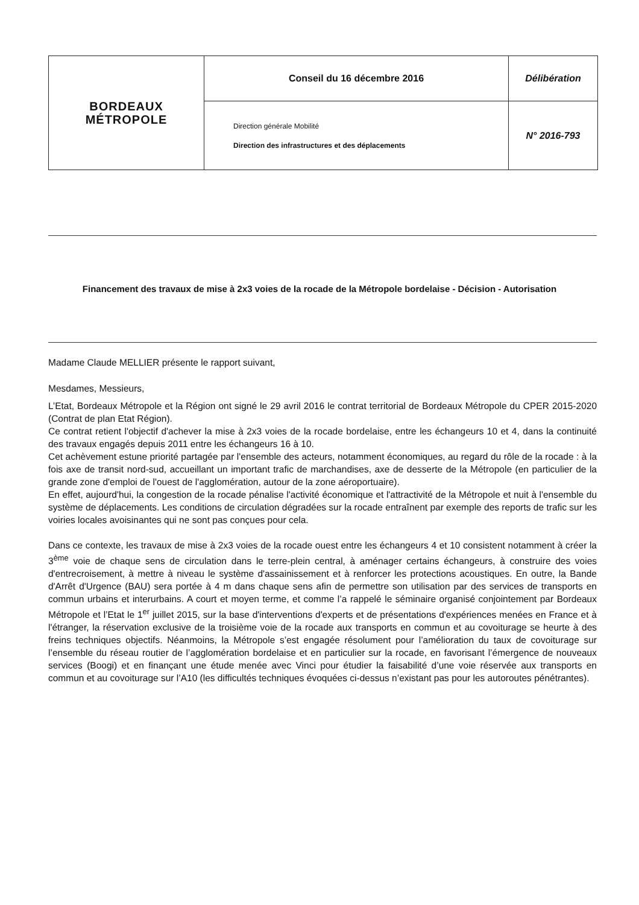| BORDEAUX MÉTROPOLE | Conseil du 16 décembre 2016 | Délibération |
| | Direction générale Mobilité Direction des infrastructures et des déplacements | N° 2016-793 |
Financement des travaux de mise à 2x3 voies de la rocade de la Métropole bordelaise - Décision - Autorisation
Madame Claude MELLIER présente le rapport suivant,
Mesdames, Messieurs,
L’Etat, Bordeaux Métropole et la Région ont signé le 29 avril 2016 le contrat territorial de Bordeaux Métropole du CPER 2015-2020 (Contrat de plan Etat Région).
Ce contrat retient l'objectif d'achever la mise à 2x3 voies de la rocade bordelaise, entre les échangeurs 10 et 4, dans la continuité des travaux engagés depuis 2011 entre les échangeurs 16 à 10.
Cet achèvement estune priorité partagée par l'ensemble des acteurs, notamment économiques, au regard du rôle de la rocade : à la fois axe de transit nord-sud, accueillant un important trafic de marchandises, axe de desserte de la Métropole (en particulier de la grande zone d'emploi de l'ouest de l'agglomération, autour de la zone aéroportuaire).
En effet, aujourd'hui, la congestion de la rocade pénalise l'activité économique et l'attractivité de la Métropole et nuit à l'ensemble du système de déplacements. Les conditions de circulation dégradées sur la rocade entraînent par exemple des reports de trafic sur les voiries locales avoisinantes qui ne sont pas conçues pour cela.
Dans ce contexte, les travaux de mise à 2x3 voies de la rocade ouest entre les échangeurs 4 et 10 consistent notamment à créer la 3<sup>ème</sup> voie de chaque sens de circulation dans le terre-plein central, à aménager certains échangeurs, à construire des voies d'entrecroisement, à mettre à niveau le système d'assainissement et à renforcer les protections acoustiques. En outre, la Bande d'Arrêt d'Urgence (BAU) sera portée à 4 m dans chaque sens afin de permettre son utilisation par des services de transports en commun urbains et interurbains. A court et moyen terme, et comme l’a rappelé le séminaire organisé conjointement par Bordeaux Métropole et l’Etat le 1<sup>er</sup> juillet 2015, sur la base d'interventions d'experts et de présentations d'expériences menées en France et à l'étranger, la réservation exclusive de la troisième voie de la rocade aux transports en commun et au covoiturage se heurte à des freins techniques objectifs. Néanmoins, la Métropole s’est engagée résolument pour l’amélioration du taux de covoiturage sur l’ensemble du réseau routier de l’agglomération bordelaise et en particulier sur la rocade, en favorisant l’émergence de nouveaux services (Boogi) et en finançant une étude menée avec Vinci pour étudier la faisabilité d’une voie réservée aux transports en commun et au covoiturage sur l’A10 (les difficultés techniques évoquées ci-dessus n’existant pas pour les autoroutes pénétrantes).